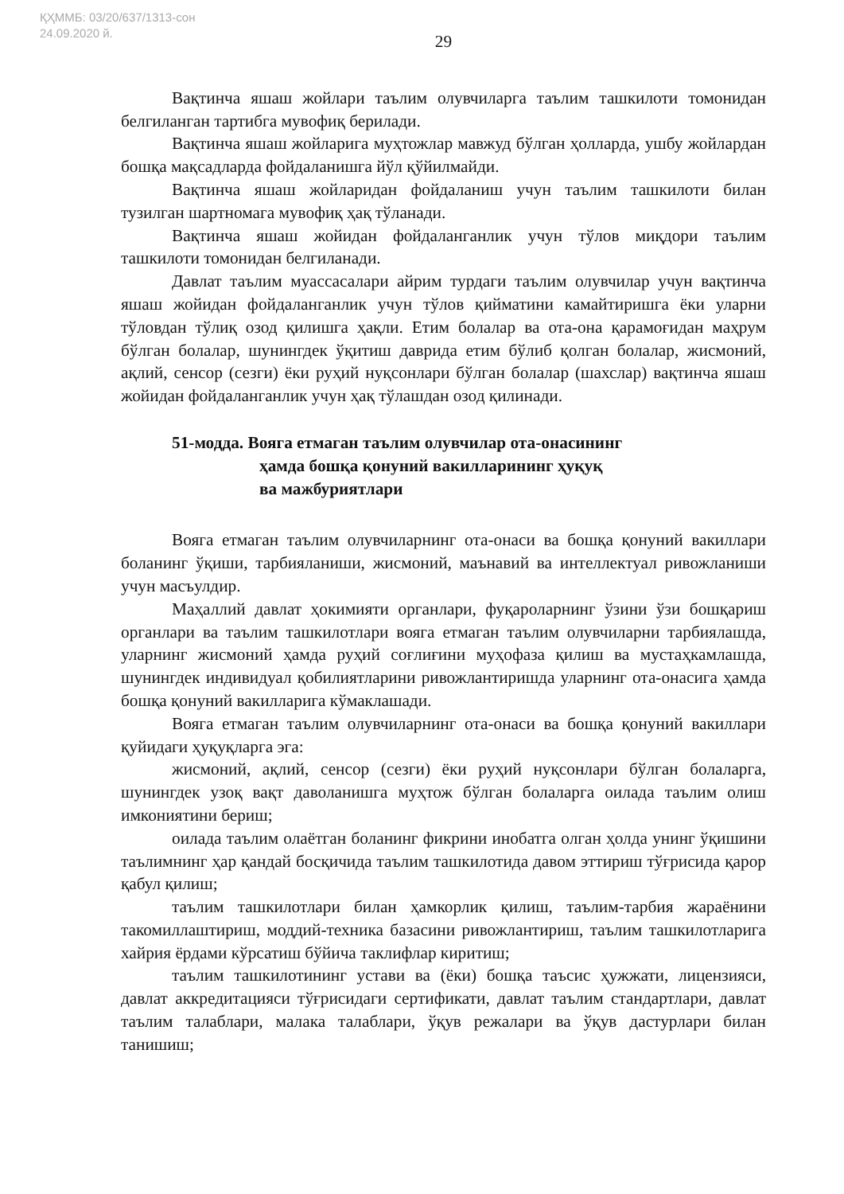ҚҲММБ: 03/20/637/1313-сон
24.09.2020 й.
29
Вақтинча яшаш жойлари таълим олувчиларга таълим ташкилоти томонидан белгиланган тартибга мувофиқ берилади.
Вақтинча яшаш жойларига муҳтожлар мавжуд бўлган ҳолларда, ушбу жойлардан бошқа мақсадларда фойдаланишга йўл қўйилмайди.
Вақтинча яшаш жойларидан фойдаланиш учун таълим ташкилоти билан тузилган шартномага мувофиқ ҳақ тўланади.
Вақтинча яшаш жойидан фойдаланганлик учун тўлов миқдори таълим ташкилоти томонидан белгиланади.
Давлат таълим муассасалари айрим турдаги таълим олувчилар учун вақтинча яшаш жойидан фойдаланганлик учун тўлов қийматини камайтиришга ёки уларни тўловдан тўлиқ озод қилишга ҳақли. Етим болалар ва ота-она қарамоғидан маҳрум бўлган болалар, шунингдек ўқитиш даврида етим бўлиб қолган болалар, жисмоний, ақлий, сенсор (сезги) ёки руҳий нуқсонлари бўлган болалар (шахслар) вақтинча яшаш жойидан фойдаланганлик учун ҳақ тўлашдан озод қилинади.
51-модда. Вояга етмаган таълим олувчилар ота-онасининг
ҳамда бошқа қонуний вакилларининг ҳуқуқ
ва мажбуриятлари
Вояга етмаган таълим олувчиларнинг ота-онаси ва бошқа қонуний вакиллари боланинг ўқиши, тарбияланиши, жисмоний, маънавий ва интеллектуал ривожланиши учун масъулдир.
Маҳаллий давлат ҳокимияти органлари, фуқароларнинг ўзини ўзи бошқариш органлари ва таълим ташкилотлари вояга етмаган таълим олувчиларни тарбиялашда, уларнинг жисмоний ҳамда руҳий соғлиғини муҳофаза қилиш ва мустаҳкамлашда, шунингдек индивидуал қобилиятларини ривожлантиришда уларнинг ота-онасига ҳамда бошқа қонуний вакилларига кўмаклашади.
Вояга етмаган таълим олувчиларнинг ота-онаси ва бошқа қонуний вакиллари қуйидаги ҳуқуқларга эга:
жисмоний, ақлий, сенсор (сезги) ёки руҳий нуқсонлари бўлган болаларга, шунингдек узоқ вақт даволанишга муҳтож бўлган болаларга оилада таълим олиш имкониятини бериш;
оилада таълим олаётган боланинг фикрини инобатга олган ҳолда унинг ўқишини таълимнинг ҳар қандай босқичида таълим ташкилотида давом эттириш тўғрисида қарор қабул қилиш;
таълим ташкилотлари билан ҳамкорлик қилиш, таълим-тарбия жараёнини такомиллаштириш, моддий-техника базасини ривожлантириш, таълим ташкилотларига хайрия ёрдами кўрсатиш бўйича таклифлар киритиш;
таълим ташкилотининг устави ва (ёки) бошқа таъсис ҳужжати, лицензияси, давлат аккредитацияси тўғрисидаги сертификати, давлат таълим стандартлари, давлат таълим талаблари, малака талаблари, ўқув режалари ва ўқув дастурлари билан танишиш;